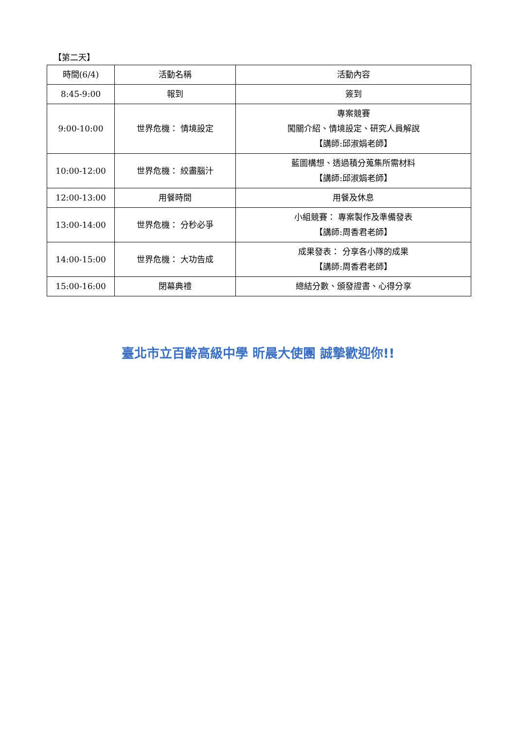【第二天】
| 時間(6/4) | 活動名稱 | 活動內容 |
| --- | --- | --- |
| 8:45-9:00 | 報到 | 簽到 |
| 9:00-10:00 | 世界危機： 情境設定 | 專案競賽 闖關介紹、情境設定、研究人員解說 【講師:邱淑娟老師】 |
| 10:00-12:00 | 世界危機： 絞盡腦汁 | 藍圖構想、透過積分蒐集所需材料 【講師:邱淑娟老師】 |
| 12:00-13:00 | 用餐時間 | 用餐及休息 |
| 13:00-14:00 | 世界危機： 分秒必爭 | 小組競賽： 專案製作及準備發表 【講師:周香君老師】 |
| 14:00-15:00 | 世界危機： 大功告成 | 成果發表： 分享各小隊的成果 【講師:周香君老師】 |
| 15:00-16:00 | 閉幕典禮 | 總結分數、頒發證書、心得分享 |
臺北市立百齡高級中學 昕晨大使團 誠摯歡迎你!!